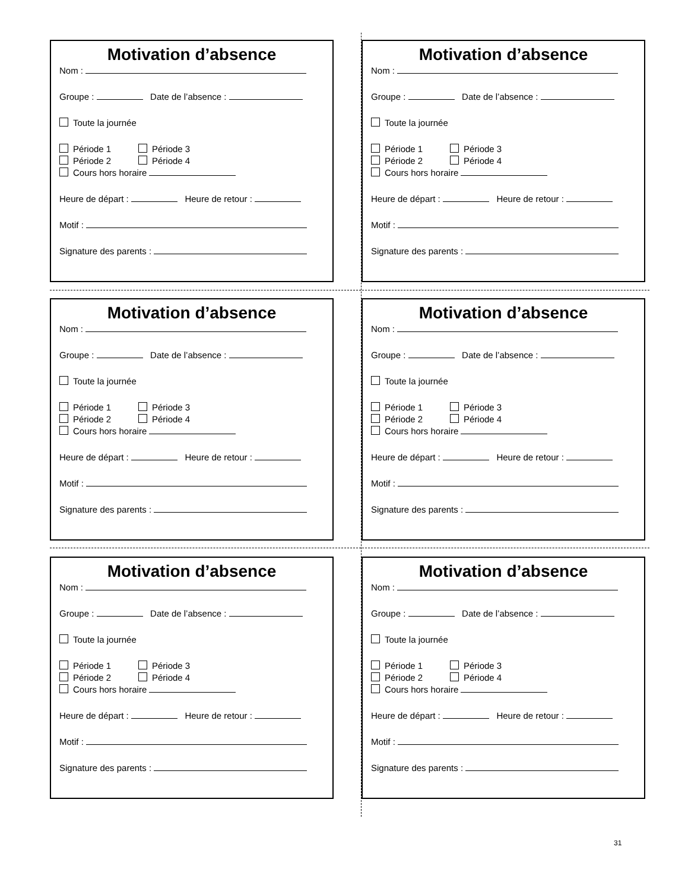Motivation d’absence
Nom :
Groupe : Date de l’absence :
Toute la journée
Période 1 Période 3
Période 2 Période 4
Cours hors horaire
Heure de départ : Heure de retour :
Motif :
Signature des parents :
Motivation d’absence
Nom :
Groupe : Date de l’absence :
Toute la journée
Période 1 Période 3
Période 2 Période 4
Cours hors horaire
Heure de départ : Heure de retour :
Motif :
Signature des parents :
Motivation d’absence
Nom :
Groupe : Date de l’absence :
Toute la journée
Période 1 Période 3
Période 2 Période 4
Cours hors horaire
Heure de départ : Heure de retour :
Motif :
Signature des parents :
Motivation d’absence
Nom :
Groupe : Date de l’absence :
Toute la journée
Période 1 Période 3
Période 2 Période 4
Cours hors horaire
Heure de départ : Heure de retour :
Motif :
Signature des parents :
Motivation d’absence
Nom :
Groupe : Date de l’absence :
Toute la journée
Période 1 Période 3
Période 2 Période 4
Cours hors horaire
Heure de départ : Heure de retour :
Motif :
Signature des parents :
Motivation d’absence
Nom :
Groupe : Date de l’absence :
Toute la journée
Période 1 Période 3
Période 2 Période 4
Cours hors horaire
Heure de départ : Heure de retour :
Motif :
Signature des parents :
31